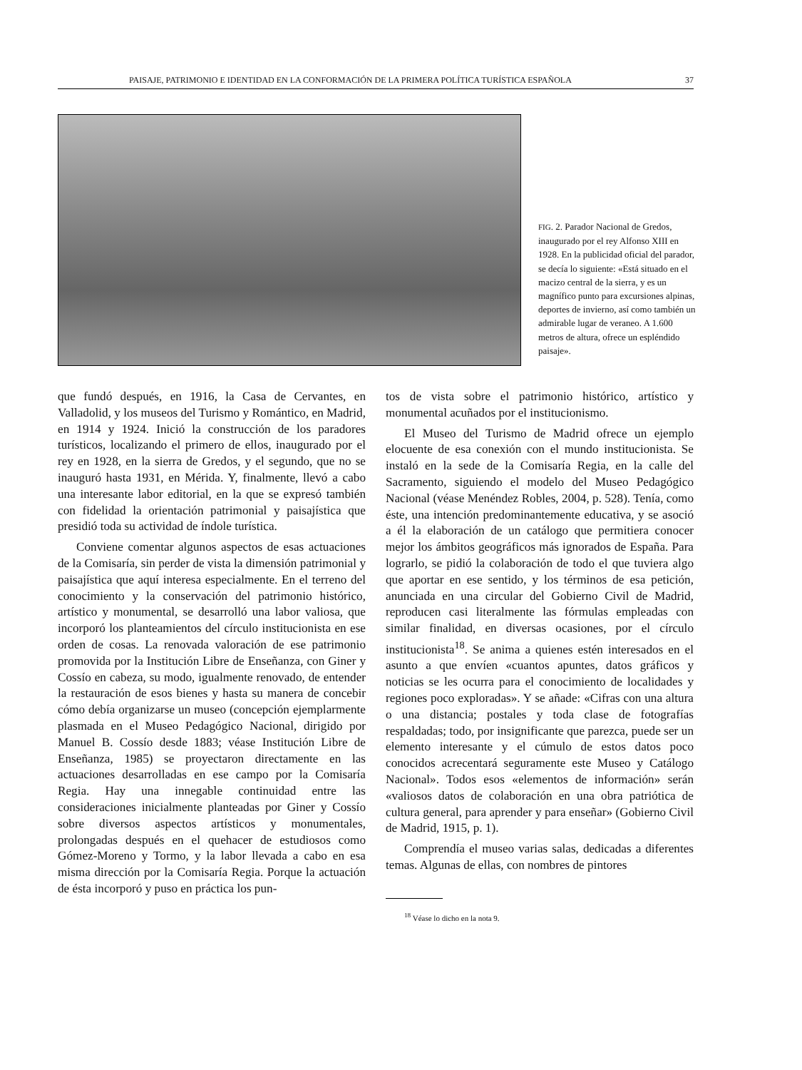PAISAJE, PATRIMONIO E IDENTIDAD EN LA CONFORMACIÓN DE LA PRIMERA POLÍTICA TURÍSTICA ESPAÑOLA 37
FIG. 2. Parador Nacional de Gredos, inaugurado por el rey Alfonso XIII en 1928. En la publicidad oficial del parador, se decía lo siguiente: «Está situado en el macizo central de la sierra, y es un magnífico punto para excursiones alpinas, deportes de invierno, así como también un admirable lugar de veraneo. A 1.600 metros de altura, ofrece un espléndido paisaje».
que fundó después, en 1916, la Casa de Cervantes, en Valladolid, y los museos del Turismo y Romántico, en Madrid, en 1914 y 1924. Inició la construcción de los paradores turísticos, localizando el primero de ellos, inaugurado por el rey en 1928, en la sierra de Gredos, y el segundo, que no se inauguró hasta 1931, en Mérida. Y, finalmente, llevó a cabo una interesante labor editorial, en la que se expresó también con fidelidad la orientación patrimonial y paisajística que presidió toda su actividad de índole turística.
Conviene comentar algunos aspectos de esas actuaciones de la Comisaría, sin perder de vista la dimensión patrimonial y paisajística que aquí interesa especialmente. En el terreno del conocimiento y la conservación del patrimonio histórico, artístico y monumental, se desarrolló una labor valiosa, que incorporó los planteamientos del círculo institucionista en ese orden de cosas. La renovada valoración de ese patrimonio promovida por la Institución Libre de Enseñanza, con Giner y Cossío en cabeza, su modo, igualmente renovado, de entender la restauración de esos bienes y hasta su manera de concebir cómo debía organizarse un museo (concepción ejemplarmente plasmada en el Museo Pedagógico Nacional, dirigido por Manuel B. Cossío desde 1883; véase Institución Libre de Enseñanza, 1985) se proyectaron directamente en las actuaciones desarrolladas en ese campo por la Comisaría Regia. Hay una innegable continuidad entre las consideraciones inicialmente planteadas por Giner y Cossío sobre diversos aspectos artísticos y monumentales, prolongadas después en el quehacer de estudiosos como Gómez-Moreno y Tormo, y la labor llevada a cabo en esa misma dirección por la Comisaría Regia. Porque la actuación de ésta incorporó y puso en práctica los pun-
tos de vista sobre el patrimonio histórico, artístico y monumental acuñados por el institucionismo.
El Museo del Turismo de Madrid ofrece un ejemplo elocuente de esa conexión con el mundo institucionista. Se instaló en la sede de la Comisaría Regia, en la calle del Sacramento, siguiendo el modelo del Museo Pedagógico Nacional (véase Menéndez Robles, 2004, p. 528). Tenía, como éste, una intención predominantemente educativa, y se asoció a él la elaboración de un catálogo que permitiera conocer mejor los ámbitos geográficos más ignorados de España. Para lograrlo, se pidió la colaboración de todo el que tuviera algo que aportar en ese sentido, y los términos de esa petición, anunciada en una circular del Gobierno Civil de Madrid, reproducen casi literalmente las fórmulas empleadas con similar finalidad, en diversas ocasiones, por el círculo institucionista<sup>18</sup>. Se anima a quienes estén interesados en el asunto a que envíen «cuantos apuntes, datos gráficos y noticias se les ocurra para el conocimiento de localidades y regiones poco exploradas». Y se añade: «Cifras con una altura o una distancia; postales y toda clase de fotografías respaldadas; todo, por insignificante que parezca, puede ser un elemento interesante y el cúmulo de estos datos poco conocidos acrecentará seguramente este Museo y Catálogo Nacional». Todos esos «elementos de información» serán «valiosos datos de colaboración en una obra patriótica de cultura general, para aprender y para enseñar» (Gobierno Civil de Madrid, 1915, p. 1).
Comprendía el museo varias salas, dedicadas a diferentes temas. Algunas de ellas, con nombres de pintores
<sup>18</sup> Véase lo dicho en la nota 9.